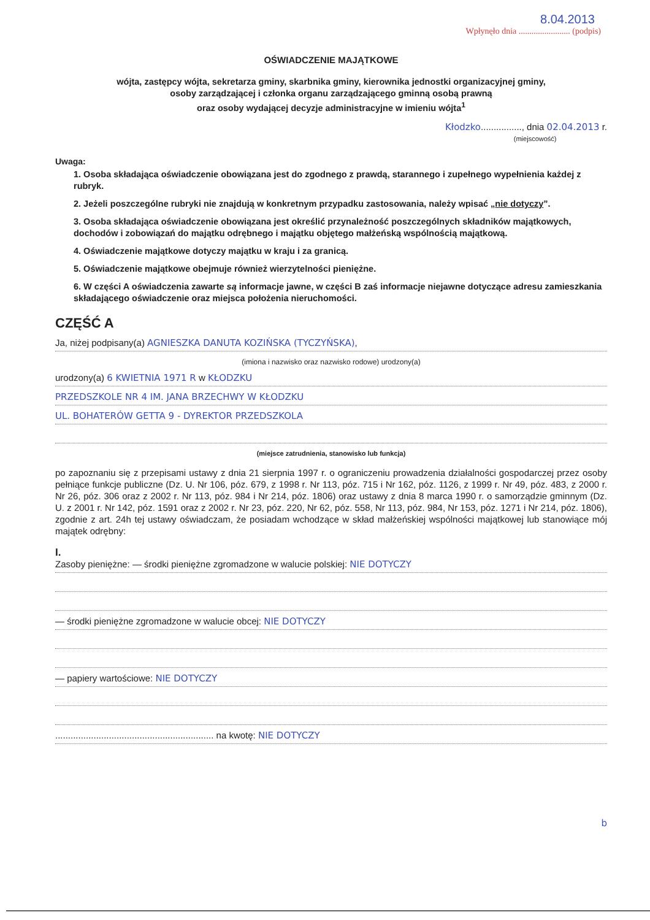8.04.2013
Wpłynęło dnia ........................ (podpis)
OŚWIADCZENIE MAJĄTKOWE
wójta, zastępcy wójta, sekretarza gminy, skarbnika gminy, kierownika jednostki organizacyjnej gminy,
osoby zarządzającej i członka organu zarządzającego gminną osobą prawną
oraz osoby wydającej decyzje administracyjne w imieniu wójta<sup>1</sup>
Kłodzko................, dnia 02.04.2013 r.
(miejscowość)
Uwaga:
1. Osoba składająca oświadczenie obowiązana jest do zgodnego z prawdą, starannego i zupełnego wypełnienia każdej z rubryk.
2. Jeżeli poszczególne rubryki nie znajdują w konkretnym przypadku zastosowania, należy wpisać „nie dotyczy”.
3. Osoba składająca oświadczenie obowiązana jest określić przynależność poszczególnych składników majątkowych, dochodów i zobowiązań do majątku odrębnego i majątku objętego małżeńską wspólnością majątkową.
4. Oświadczenie majątkowe dotyczy majątku w kraju i za granicą.
5. Oświadczenie majątkowe obejmuje również wierzytelności pieniężne.
6. W części A oświadczenia zawarte są informacje jawne, w części B zaś informacje niejawne dotyczące adresu zamieszkania składającego oświadczenie oraz miejsca położenia nieruchomości.
CZĘŚĆ A
Ja, niżej podpisany(a) AGNIESZKA DANUTA KOZIŃSKA (TYCZYŃSKA),
(imiona i nazwisko oraz nazwisko rodowe) urodzony(a)
urodzony(a) 6 KWIETNIA 1971 R w KŁODZKU
PRZEDSZKOLE NR 4 IM. JANA BRZECHWY W KŁODZKU
UL. BOHATERÓW GETTA 9 - DYREKTOR PRZEDSZKOLA
(miejsce zatrudnienia, stanowisko lub funkcja)
po zapoznaniu się z przepisami ustawy z dnia 21 sierpnia 1997 r. o ograniczeniu prowadzenia działalności gospodarczej przez osoby pełniące funkcje publiczne (Dz. U. Nr 106, póz. 679, z 1998 r. Nr 113, póz. 715 i Nr 162, póz. 1126, z 1999 r. Nr 49, póz. 483, z 2000 r. Nr 26, póz. 306 oraz z 2002 r. Nr 113, póz. 984 i Nr 214, póz. 1806) oraz ustawy z dnia 8 marca 1990 r. o samorządzie gminnym (Dz. U. z 2001 r. Nr 142, póz. 1591 oraz z 2002 r. Nr 23, póz. 220, Nr 62, póz. 558, Nr 113, póz. 984, Nr 153, póz. 1271 i Nr 214, póz. 1806), zgodnie z art. 24h tej ustawy oświadczam, że posiadam wchodzące w skład małżeńskiej wspólności majątkowej lub stanowiące mój majątek odrębny:
I.
Zasoby pieniężne: — środki pieniężne zgromadzone w walucie polskiej: NIE DOTYCZY
— środki pieniężne zgromadzone w walucie obcej: NIE DOTYCZY
— papiery wartościowe: NIE DOTYCZY
.............................................................. na kwotę: NIE DOTYCZY
b